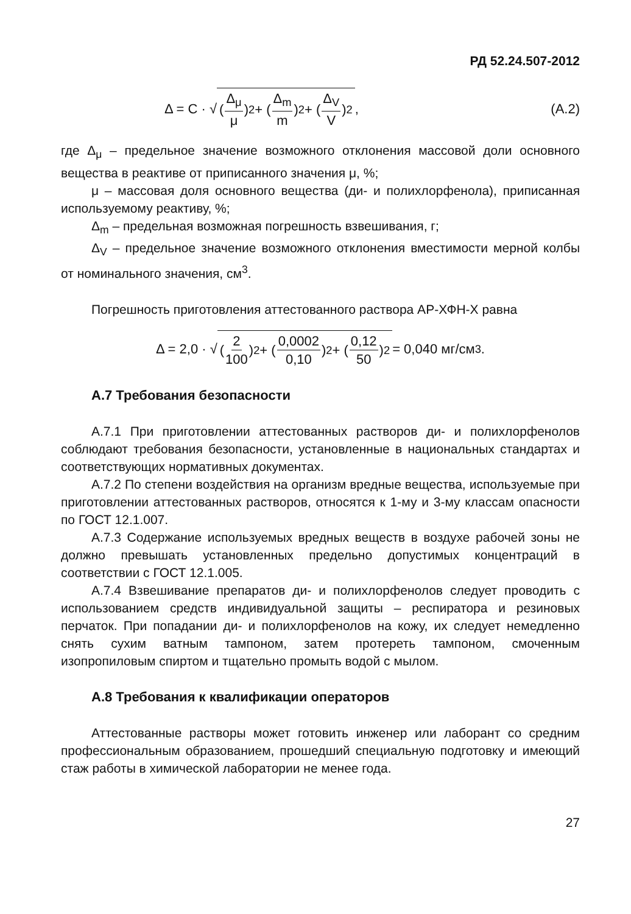РД 52.24.507-2012
Δ = C · √ (Δ<sub>μ</sub> μ)<sup>2</sup> + (Δ<sub>m</sub> m)<sup>2</sup> + (Δ<sub>V</sub> V)<sup>2</sup> , (А.2)
где Δ<sub>μ</sub> – предельное значение возможного отклонения массовой доли основного вещества в реактиве от приписанного значения μ, %;
μ – массовая доля основного вещества (ди- и полихлорфенола), приписанная используемому реактиву, %;
Δ<sub>m</sub> – предельная возможная погрешность взвешивания, г;
Δ<sub>V</sub> – предельное значение возможного отклонения вместимости мерной колбы от номинального значения, см<sup>3</sup>.
Погрешность приготовления аттестованного раствора АР-ХФН-Х равна
Δ = 2,0 · √ (2 100)<sup>2</sup> + (0,0002 0,10)<sup>2</sup> + (0,12 50)<sup>2</sup> = 0,040 мг/см<sup>3</sup>.
А.7 Требования безопасности
А.7.1 При приготовлении аттестованных растворов ди- и полихлорфенолов соблюдают требования безопасности, установленные в национальных стандартах и соответствующих нормативных документах.
А.7.2 По степени воздействия на организм вредные вещества, используемые при приготовлении аттестованных растворов, относятся к 1-му и 3-му классам опасности по ГОСТ 12.1.007.
А.7.3 Содержание используемых вредных веществ в воздухе рабочей зоны не должно превышать установленных предельно допустимых концентраций в соответствии с ГОСТ 12.1.005.
А.7.4 Взвешивание препаратов ди- и полихлорфенолов следует проводить с использованием средств индивидуальной защиты – респиратора и резиновых перчаток. При попадании ди- и полихлорфенолов на кожу, их следует немедленно снять сухим ватным тампоном, затем протереть тампоном, смоченным изопропиловым спиртом и тщательно промыть водой с мылом.
А.8 Требования к квалификации операторов
Аттестованные растворы может готовить инженер или лаборант со средним профессиональным образованием, прошедший специальную подготовку и имеющий стаж работы в химической лаборатории не менее года.
27